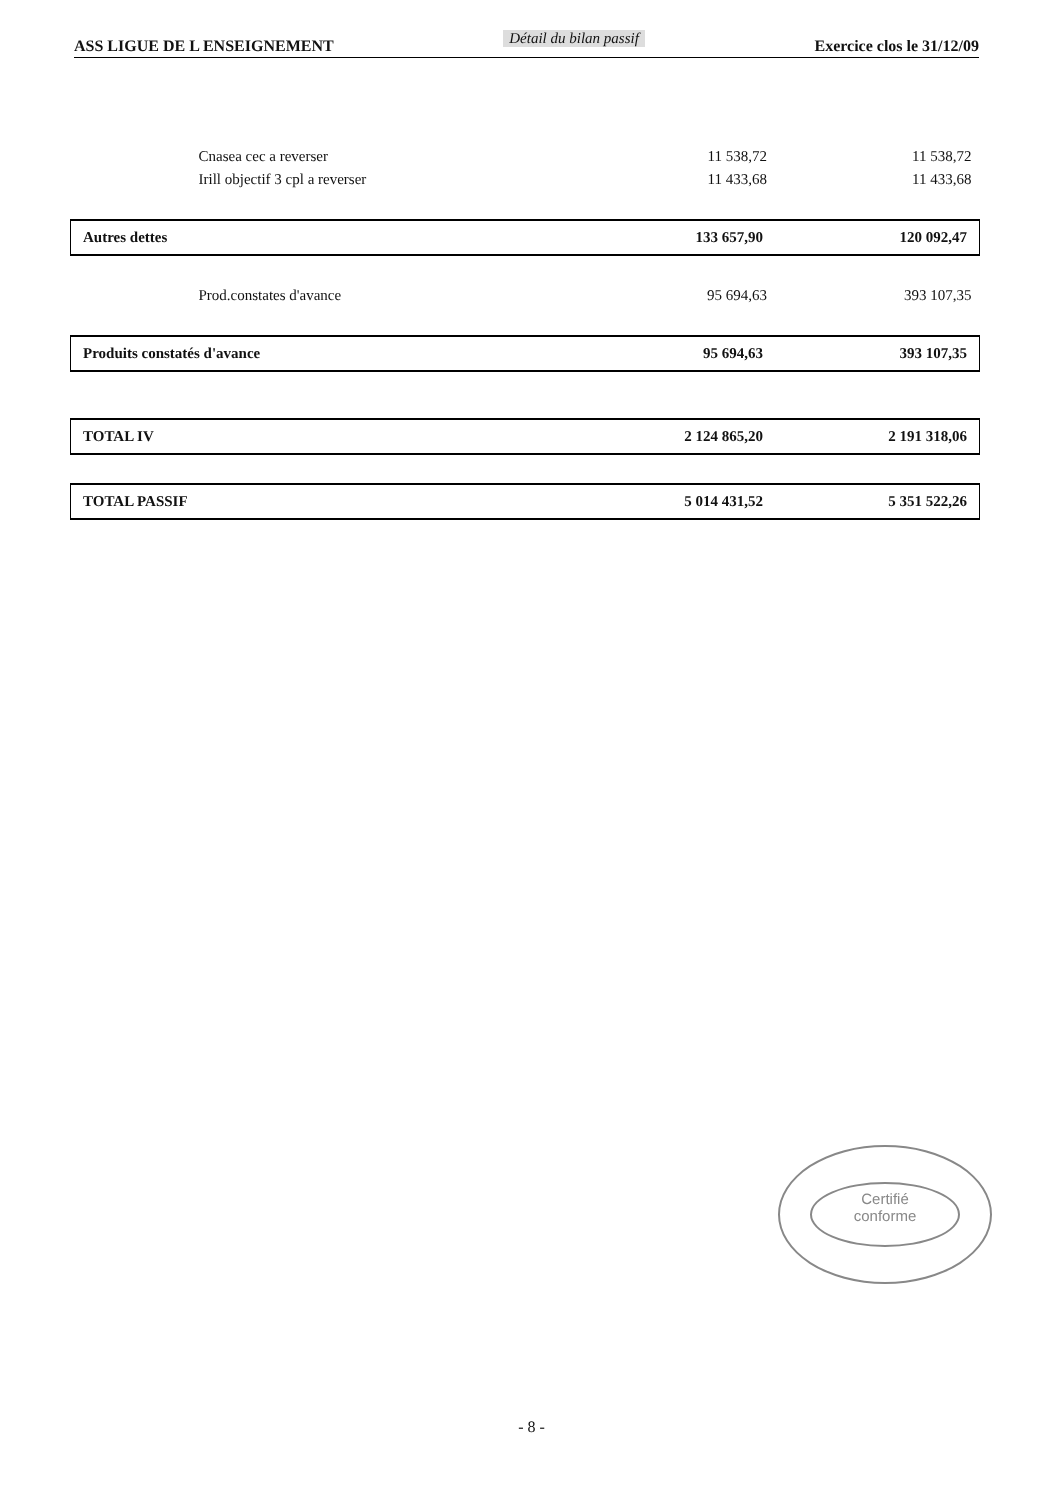ASS LIGUE DE L ENSEIGNEMENT Détail du bilan passif Exercice clos le 31/12/09
| Cnasea cec a reverser | 11 538,72 | 11 538,72 |
| Irill objectif 3 cpl a reverser | 11 433,68 | 11 433,68 |
| Autres dettes | 133 657,90 | 120 092,47 |
| Prod.constates d'avance | 95 694,63 | 393 107,35 |
| Produits constatés d'avance | 95 694,63 | 393 107,35 |
| TOTAL IV | 2 124 865,20 | 2 191 318,06 |
| TOTAL PASSIF | 5 014 431,52 | 5 351 522,26 |
Certifié
conforme
- 8 -